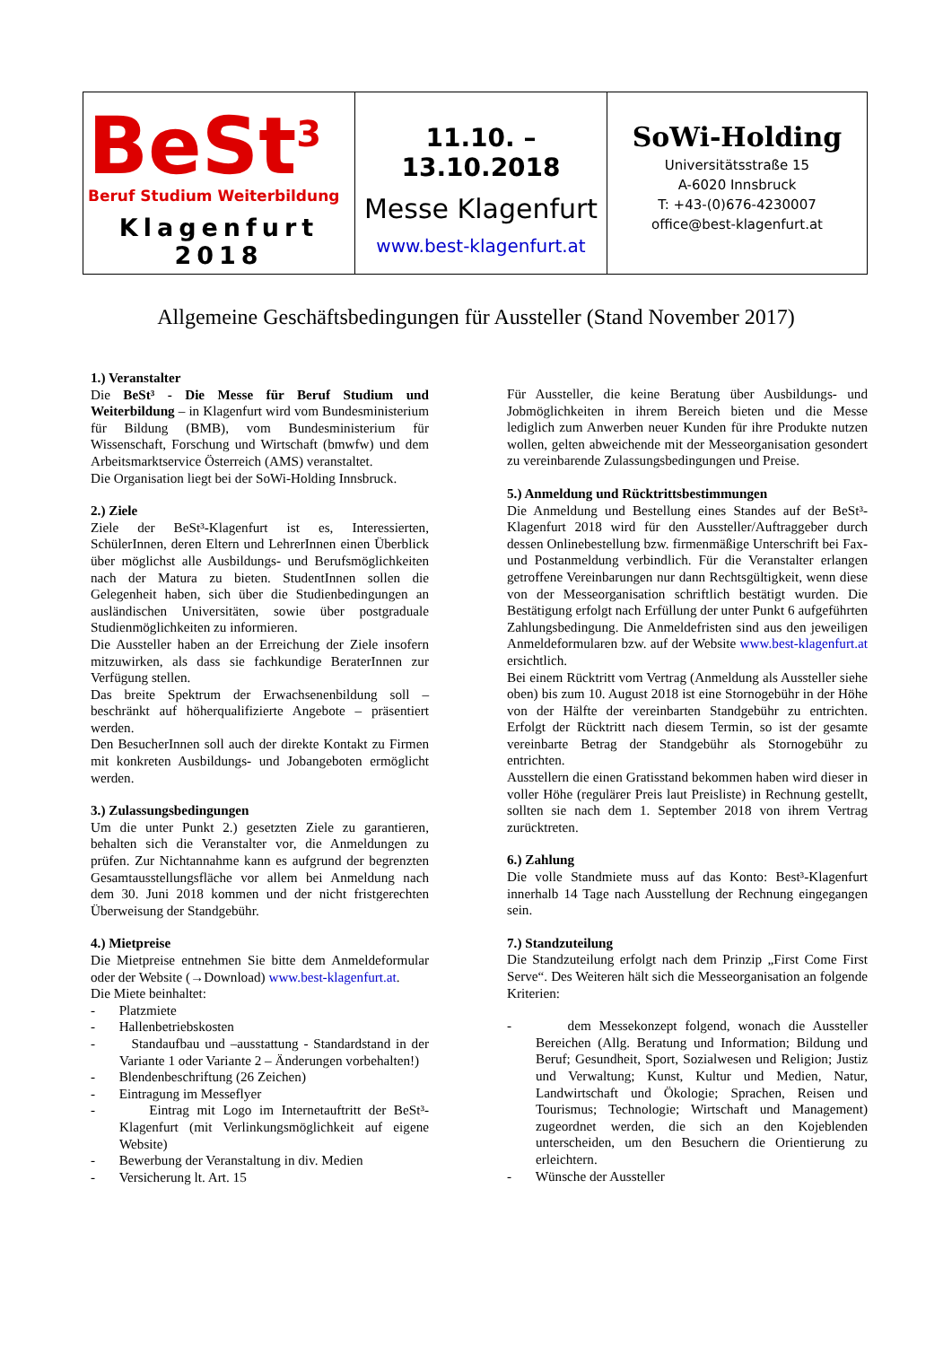| BeSt<sup>3</sup> Beruf Studium Weiterbildung Klagenfurt 2018 | 11.10. – 13.10.2018 Messe Klagenfurt www.best-klagenfurt.at | SoWi-Holding Universitätsstraße 15 A-6020 Innsbruck T: +43-(0)676-4230007 office@best-klagenfurt.at |
Allgemeine Geschäftsbedingungen für Aussteller (Stand November 2017)
1.) Veranstalter
Die BeSt³ - Die Messe für Beruf Studium und Weiterbildung – in Klagenfurt wird vom Bundesministerium für Bildung (BMB), vom Bundesministerium für Wissenschaft, Forschung und Wirtschaft (bmwfw) und dem Arbeitsmarktservice Österreich (AMS) veranstaltet.
Die Organisation liegt bei der SoWi-Holding Innsbruck.
2.) Ziele
Ziele der BeSt³-Klagenfurt ist es, Interessierten, SchülerInnen, deren Eltern und LehrerInnen einen Überblick über möglichst alle Ausbildungs- und Berufsmöglichkeiten nach der Matura zu bieten. StudentInnen sollen die Gelegenheit haben, sich über die Studienbedingungen an ausländischen Universitäten, sowie über postgraduale Studienmöglichkeiten zu informieren.
Die Aussteller haben an der Erreichung der Ziele insofern mitzuwirken, als dass sie fachkundige BeraterInnen zur Verfügung stellen.
Das breite Spektrum der Erwachsenenbildung soll – beschränkt auf höherqualifizierte Angebote – präsentiert werden.
Den BesucherInnen soll auch der direkte Kontakt zu Firmen mit konkreten Ausbildungs- und Jobangeboten ermöglicht werden.
3.) Zulassungsbedingungen
Um die unter Punkt 2.) gesetzten Ziele zu garantieren, behalten sich die Veranstalter vor, die Anmeldungen zu prüfen. Zur Nichtannahme kann es aufgrund der begrenzten Gesamtausstellungsfläche vor allem bei Anmeldung nach dem 30. Juni 2018 kommen und der nicht fristgerechten Überweisung der Standgebühr.
4.) Mietpreise
Die Mietpreise entnehmen Sie bitte dem Anmeldeformular oder der Website (→Download) www.best-klagenfurt.at.
Die Miete beinhaltet:
- Platzmiete
- Hallenbetriebskosten
- Standaufbau und –ausstattung - Standardstand in der Variante 1 oder Variante 2 – Änderungen vorbehalten!)
- Blendenbeschriftung (26 Zeichen)
- Eintragung im Messeflyer
- Eintrag mit Logo im Internetauftritt der BeSt³-Klagenfurt (mit Verlinkungsmöglichkeit auf eigene Website)
- Bewerbung der Veranstaltung in div. Medien
- Versicherung lt. Art. 15
Für Aussteller, die keine Beratung über Ausbildungs- und Jobmöglichkeiten in ihrem Bereich bieten und die Messe lediglich zum Anwerben neuer Kunden für ihre Produkte nutzen wollen, gelten abweichende mit der Messeorganisation gesondert zu vereinbarende Zulassungsbedingungen und Preise.
5.) Anmeldung und Rücktrittsbestimmungen
Die Anmeldung und Bestellung eines Standes auf der BeSt³-Klagenfurt 2018 wird für den Aussteller/Auftraggeber durch dessen Onlinebestellung bzw. firmenmäßige Unterschrift bei Fax- und Postanmeldung verbindlich. Für die Veranstalter erlangen getroffene Vereinbarungen nur dann Rechtsgültigkeit, wenn diese von der Messeorganisation schriftlich bestätigt wurden. Die Bestätigung erfolgt nach Erfüllung der unter Punkt 6 aufgeführten Zahlungsbedingung. Die Anmeldefristen sind aus den jeweiligen Anmeldeformularen bzw. auf der Website www.best-klagenfurt.at ersichtlich.
Bei einem Rücktritt vom Vertrag (Anmeldung als Aussteller siehe oben) bis zum 10. August 2018 ist eine Stornogebühr in der Höhe von der Hälfte der vereinbarten Standgebühr zu entrichten. Erfolgt der Rücktritt nach diesem Termin, so ist der gesamte vereinbarte Betrag der Standgebühr als Stornogebühr zu entrichten.
Ausstellern die einen Gratisstand bekommen haben wird dieser in voller Höhe (regulärer Preis laut Preisliste) in Rechnung gestellt, sollten sie nach dem 1. September 2018 von ihrem Vertrag zurücktreten.
6.) Zahlung
Die volle Standmiete muss auf das Konto: Best³-Klagenfurt innerhalb 14 Tage nach Ausstellung der Rechnung eingegangen sein.
7.) Standzuteilung
Die Standzuteilung erfolgt nach dem Prinzip „First Come First Serve“. Des Weiteren hält sich die Messeorganisation an folgende Kriterien:
- dem Messekonzept folgend, wonach die Aussteller Bereichen (Allg. Beratung und Information; Bildung und Beruf; Gesundheit, Sport, Sozialwesen und Religion; Justiz und Verwaltung; Kunst, Kultur und Medien, Natur, Landwirtschaft und Ökologie; Sprachen, Reisen und Tourismus; Technologie; Wirtschaft und Management) zugeordnet werden, die sich an den Kojeblenden unterscheiden, um den Besuchern die Orientierung zu erleichtern.
- Wünsche der Aussteller